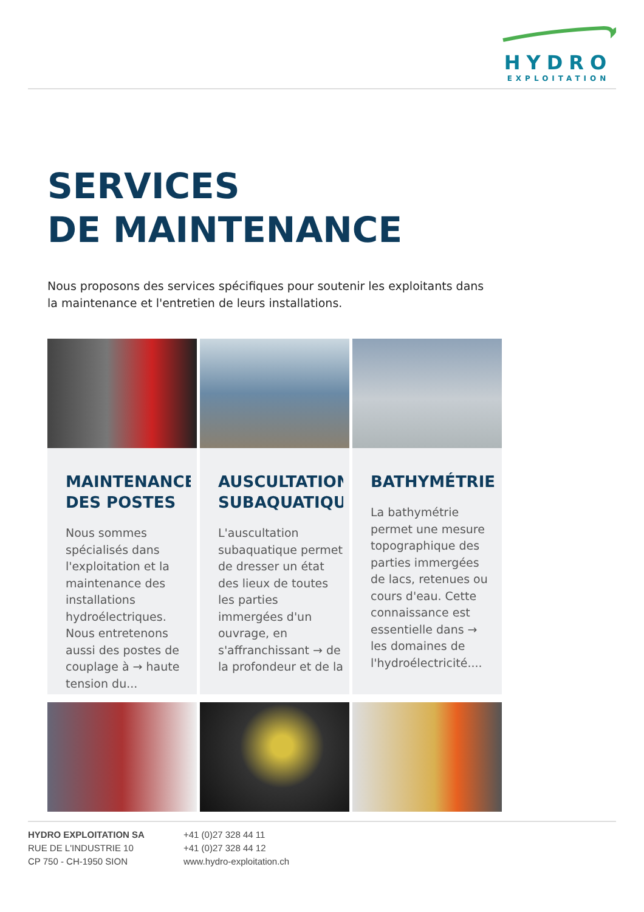HYDRO
EXPLOITATION
SERVICES
DE MAINTENANCE
Nous proposons des services spécifiques pour soutenir les exploitants dans la maintenance et l'entretien de leurs installations.
MAINTENANCE
DES POSTES
Nous sommes spécialisés dans l'exploitation et la maintenance des installations hydroélectriques. Nous entretenons aussi des postes de couplage à → haute tension du...
AUSCULTATION
SUBAQUATIQUE
L'auscultation subaquatique permet de dresser un état des lieux de toutes les parties immergées d'un ouvrage, en s'affranchissant → de la profondeur et de la
BATHYMÉTRIE
La bathymétrie permet une mesure topographique des parties immergées de lacs, retenues ou cours d'eau. Cette connaissance est essentielle dans → les domaines de l'hydroélectricité....
HYDRO EXPLOITATION SA
RUE DE L'INDUSTRIE 10
CP 750 - CH-1950 SION
+41 (0)27 328 44 11
+41 (0)27 328 44 12
www.hydro-exploitation.ch